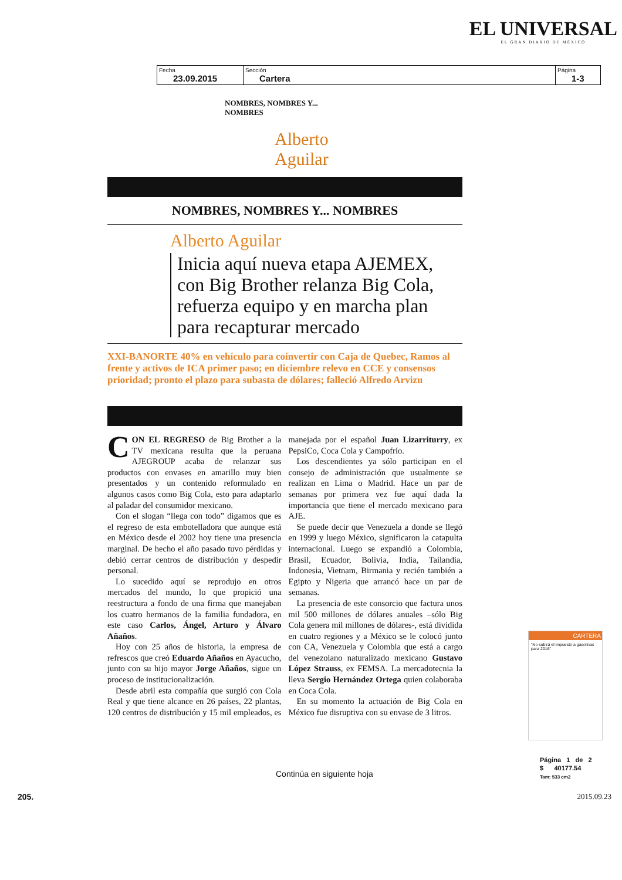EL UNIVERSAL
EL GRAN DIARIO DE MÉXICO
| Fecha 23.09.2015 | Sección Cartera | Página 1-3 |
NOMBRES, NOMBRES Y...
NOMBRES
Alberto
Aguilar
NOMBRES, NOMBRES Y... NOMBRES
Alberto Aguilar
Inicia aquí nueva etapa AJEMEX, con Big Brother relanza Big Cola, refuerza equipo y en marcha plan para recapturar mercado
XXI-BANORTE 40% en vehículo para coinvertir con Caja de Quebec, Ramos al frente y activos de ICA primer paso; en diciembre relevo en CCE y consensos prioridad; pronto el plazo para subasta de dólares; falleció Alfredo Arvizu
CON EL REGRESO de Big Brother a la TV mexicana resulta que la peruana AJEGROUP acaba de relanzar sus productos con envases en amarillo muy bien presentados y un contenido reformulado en algunos casos como Big Cola, esto para adaptarlo al paladar del consumidor mexicano.
Con el slogan “llega con todo” digamos que es el regreso de esta embotelladora que aunque está en México desde el 2002 hoy tiene una presencia marginal. De hecho el año pasado tuvo pérdidas y debió cerrar centros de distribución y despedir personal.
Lo sucedido aquí se reprodujo en otros mercados del mundo, lo que propició una reestructura a fondo de una firma que manejaban los cuatro hermanos de la familia fundadora, en este caso Carlos, Ángel, Arturo y Álvaro Añaños.
Hoy con 25 años de historia, la empresa de refrescos que creó Eduardo Añaños en Ayacucho, junto con su hijo mayor Jorge Añaños, sigue un proceso de institucionalización.
Desde abril esta compañía que surgió con Cola Real y que tiene alcance en 26 países, 22 plantas, 120 centros de distribución y 15 mil empleados, es manejada por el español Juan Lizarriturry, ex PepsiCo, Coca Cola y Campofrío.
Los descendientes ya sólo participan en el consejo de administración que usualmente se realizan en Lima o Madrid. Hace un par de semanas por primera vez fue aquí dada la importancia que tiene el mercado mexicano para AJE.
Se puede decir que Venezuela a donde se llegó en 1999 y luego México, significaron la catapulta internacional. Luego se expandió a Colombia, Brasil, Ecuador, Bolivia, India, Tailandia, Indonesia, Vietnam, Birmania y recién también a Egipto y Nigeria que arrancó hace un par de semanas.
La presencia de este consorcio que factura unos mil 500 millones de dólares anuales –sólo Big Cola genera mil millones de dólares-, está dividida en cuatro regiones y a México se le colocó junto con CA, Venezuela y Colombia que está a cargo del venezolano naturalizado mexicano Gustavo López Strauss, ex FEMSA. La mercadotecnia la lleva Sergio Hernández Ortega quien colaboraba en Coca Cola.
En su momento la actuación de Big Cola en México fue disruptiva con su envase de 3 litros.
Continúa en siguiente hoja
CARTERA
“No subirá el impuesto a gasolinas para 2016”
Página 1 de 2
$ 40177.54
Tam: 533 cm2
205. 2015.09.23